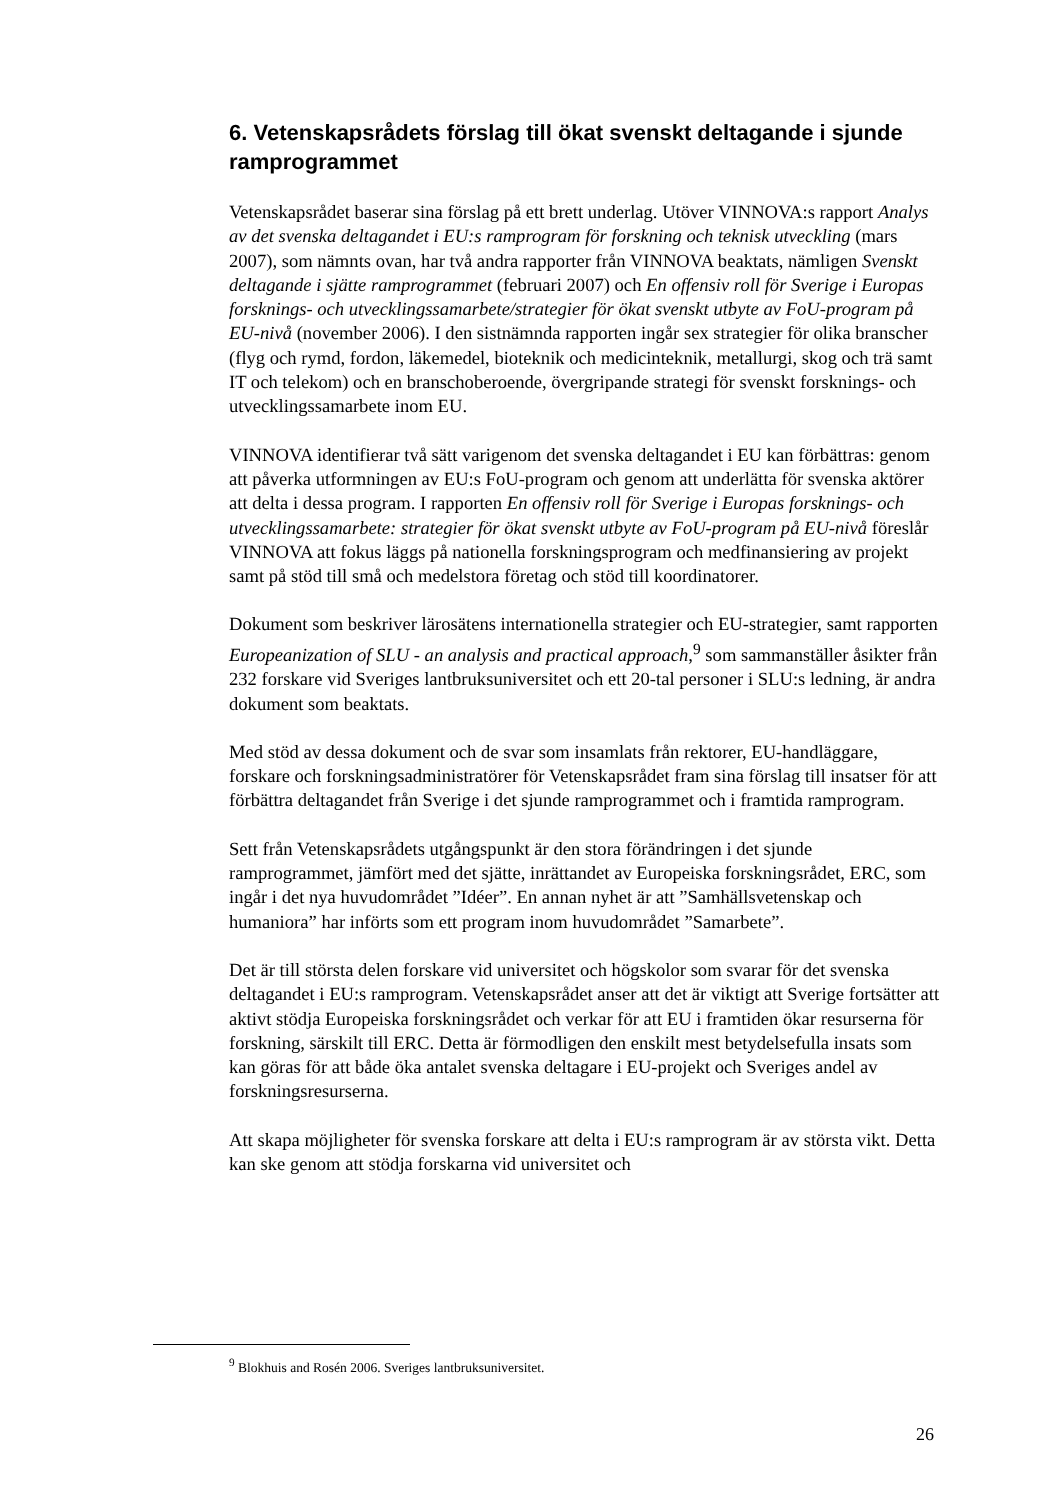6. Vetenskapsrådets förslag till ökat svenskt deltagande i sjunde ramprogrammet
Vetenskapsrådet baserar sina förslag på ett brett underlag. Utöver VINNOVA:s rapport Analys av det svenska deltagandet i EU:s ramprogram för forskning och teknisk utveckling (mars 2007), som nämnts ovan, har två andra rapporter från VINNOVA beaktats, nämligen Svenskt deltagande i sjätte ramprogrammet (februari 2007) och En offensiv roll för Sverige i Europas forsknings- och utvecklingssamarbete/strategier för ökat svenskt utbyte av FoU-program på EU-nivå (november 2006). I den sistnämnda rapporten ingår sex strategier för olika branscher (flyg och rymd, fordon, läkemedel, bioteknik och medicinteknik, metallurgi, skog och trä samt IT och telekom) och en branschoberoende, övergripande strategi för svenskt forsknings- och utvecklingssamarbete inom EU.
VINNOVA identifierar två sätt varigenom det svenska deltagandet i EU kan förbättras: genom att påverka utformningen av EU:s FoU-program och genom att underlätta för svenska aktörer att delta i dessa program. I rapporten En offensiv roll för Sverige i Europas forsknings- och utvecklingssamarbete: strategier för ökat svenskt utbyte av FoU-program på EU-nivå föreslår VINNOVA att fokus läggs på nationella forskningsprogram och medfinansiering av projekt samt på stöd till små och medelstora företag och stöd till koordinatorer.
Dokument som beskriver lärosätens internationella strategier och EU-strategier, samt rapporten Europeanization of SLU - an analysis and practical approach,<sup>9</sup> som sammanställer åsikter från 232 forskare vid Sveriges lantbruksuniversitet och ett 20-tal personer i SLU:s ledning, är andra dokument som beaktats.
Med stöd av dessa dokument och de svar som insamlats från rektorer, EU-handläggare, forskare och forskningsadministratörer för Vetenskapsrådet fram sina förslag till insatser för att förbättra deltagandet från Sverige i det sjunde ramprogrammet och i framtida ramprogram.
Sett från Vetenskapsrådets utgångspunkt är den stora förändringen i det sjunde ramprogrammet, jämfört med det sjätte, inrättandet av Europeiska forskningsrådet, ERC, som ingår i det nya huvudområdet ”Idéer”. En annan nyhet är att ”Samhällsvetenskap och humaniora” har införts som ett program inom huvudområdet ”Samarbete”.
Det är till största delen forskare vid universitet och högskolor som svarar för det svenska deltagandet i EU:s ramprogram. Vetenskapsrådet anser att det är viktigt att Sverige fortsätter att aktivt stödja Europeiska forskningsrådet och verkar för att EU i framtiden ökar resurserna för forskning, särskilt till ERC. Detta är förmodligen den enskilt mest betydelsefulla insats som kan göras för att både öka antalet svenska deltagare i EU-projekt och Sveriges andel av forskningsresurserna.
Att skapa möjligheter för svenska forskare att delta i EU:s ramprogram är av största vikt. Detta kan ske genom att stödja forskarna vid universitet och
<sup>9</sup> Blokhuis and Rosén 2006. Sveriges lantbruksuniversitet.
26